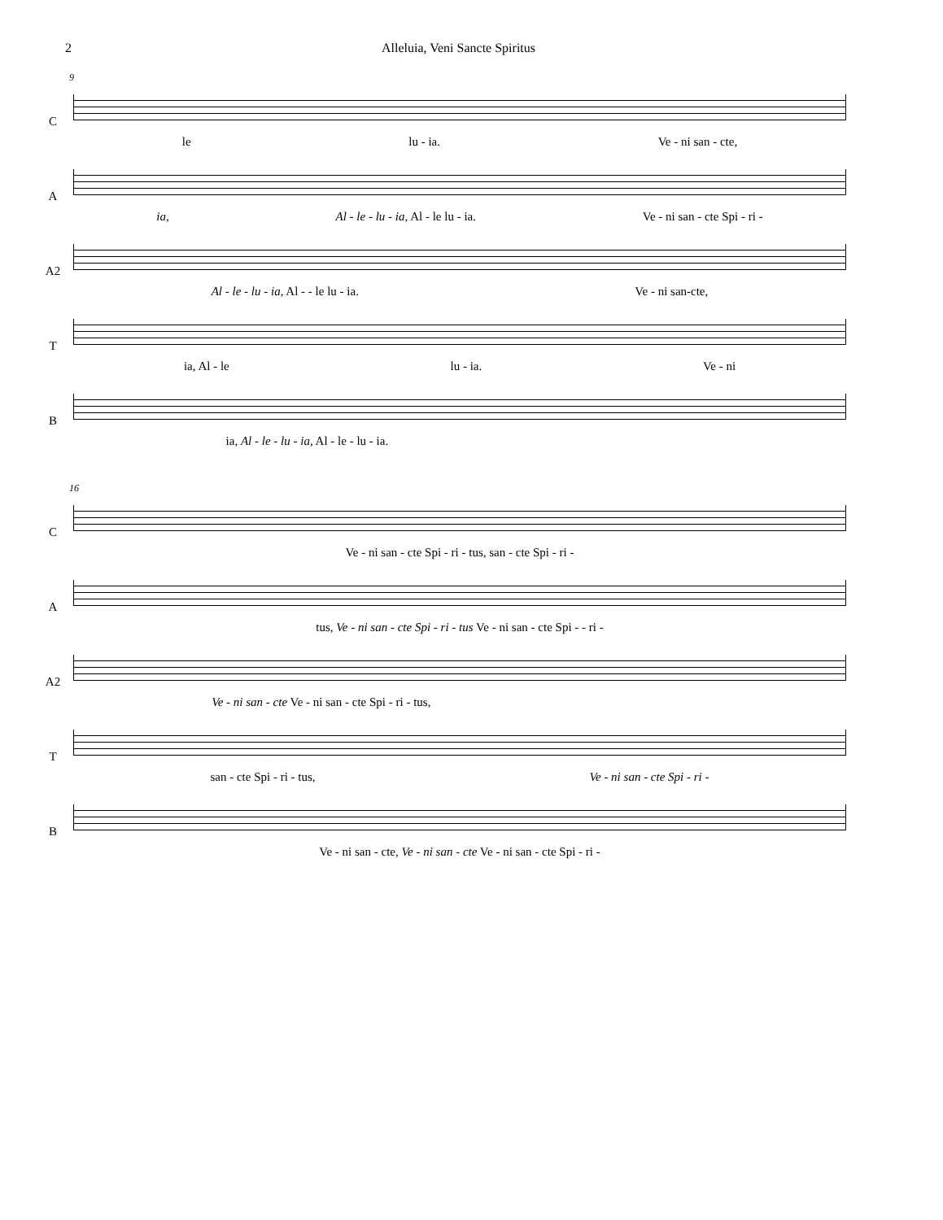2 Alleluia, Veni Sancte Spiritus
9
C
le lu - ia. Ve - ni san - cte,
A
ia, Al - le - lu - ia, Al - le lu - ia. Ve - ni san - cte Spi - ri -
A2
Al - le - lu - ia, Al - - le lu - ia. Ve - ni san-cte,
T
ia, Al - le lu - ia. Ve - ni
B
ia, Al - le - lu - ia, Al - le - lu - ia.
16
C
Ve - ni san - cte Spi - ri - tus, san - cte Spi - ri -
A
tus, Ve - ni san - cte Spi - ri - tus Ve - ni san - cte Spi - - ri -
A2
Ve - ni san - cte Ve - ni san - cte Spi - ri - tus,
T
san - cte Spi - ri - tus, Ve - ni san - cte Spi - ri -
B
Ve - ni san - cte, Ve - ni san - cte Ve - ni san - cte Spi - ri -